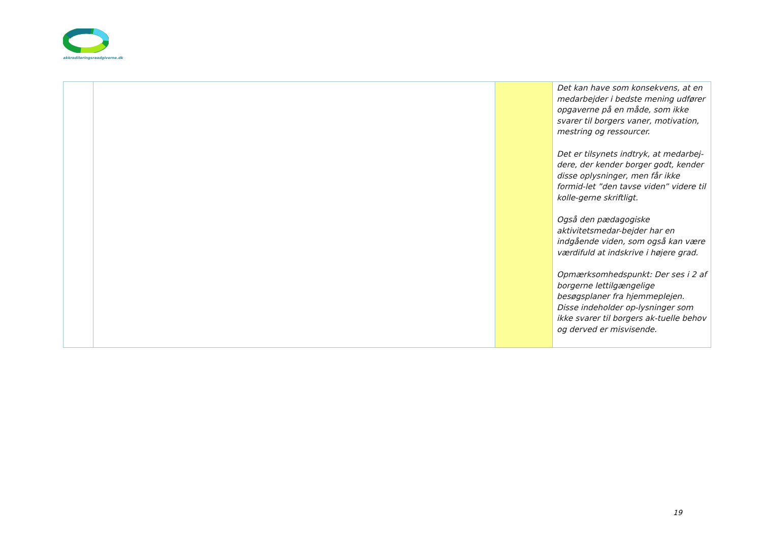akkrediteringsraadgiverne.dk
| | | | Det kan have som konsekvens, at en medarbejder i bedste mening udfører opgaverne på en måde, som ikke svarer til borgers vaner, motivation, mestring og ressourcer. Det er tilsynets indtryk, at medarbej-dere, der kender borger godt, kender disse oplysninger, men får ikke formid-let ”den tavse viden” videre til kolle-gerne skriftligt. Også den pædagogiske aktivitetsmedar-bejder har en indgående viden, som også kan være værdifuld at indskrive i højere grad. Opmærksomhedspunkt: Der ses i 2 af borgerne lettilgængelige besøgsplaner fra hjemmeplejen. Disse indeholder op-lysninger som ikke svarer til borgers ak-tuelle behov og derved er misvisende. |
19